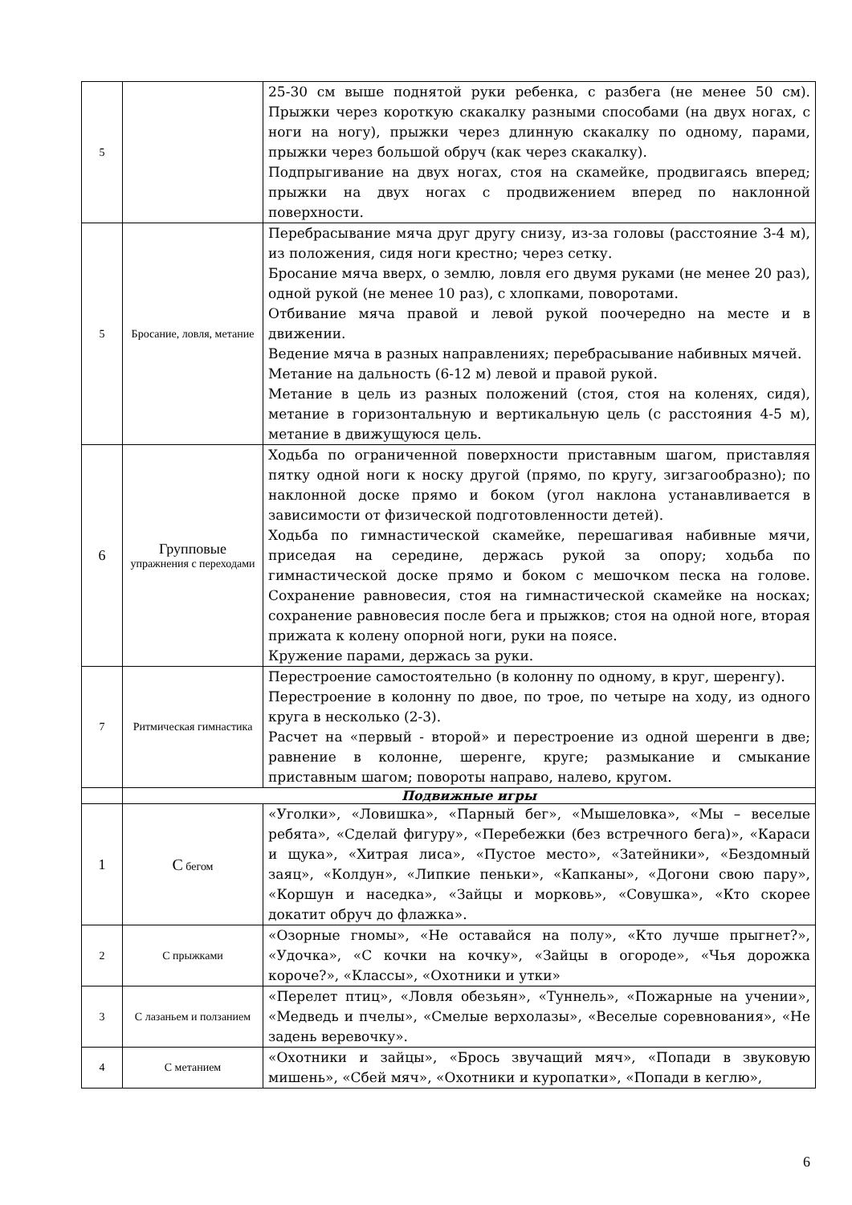| 5 | | 25-30 см выше поднятой руки ребенка, с разбега (не менее 50 см). Прыжки через короткую скакалку разными способами (на двух ногах, с ноги на ногу), прыжки через длинную скакалку по одному, парами, прыжки через большой обруч (как через скакалку). Подпрыгивание на двух ногах, стоя на скамейке, продвигаясь вперед; прыжки на двух ногах с продвижением вперед по наклонной поверхности. |
| 5 | Бросание, ловля, метание | Перебрасывание мяча друг другу снизу, из-за головы (расстояние 3-4 м), из положения, сидя ноги крестно; через сетку. Бросание мяча вверх, о землю, ловля его двумя руками (не менее 20 раз), одной рукой (не менее 10 раз), с хлопками, поворотами. Отбивание мяча правой и левой рукой поочередно на месте и в движении. Ведение мяча в разных направлениях; перебрасывание набивных мячей. Метание на дальность (6-12 м) левой и правой рукой. Метание в цель из разных положений (стоя, стоя на коленях, сидя), метание в горизонтальную и вертикальную цель (с расстояния 4-5 м), метание в движущуюся цель. |
| 6 | Групповые упражнения с переходами | Ходьба по ограниченной поверхности приставным шагом, приставляя пятку одной ноги к носку другой (прямо, по кругу, зигзагообразно); по наклонной доске прямо и боком (угол наклона устанавливается в зависимости от физической подготовленности детей). Ходьба по гимнастической скамейке, перешагивая набивные мячи, приседая на середине, держась рукой за опору; ходьба по гимнастической доске прямо и боком с мешочком песка на голове. Сохранение равновесия, стоя на гимнастической скамейке на носках; сохранение равновесия после бега и прыжков; стоя на одной ноге, вторая прижата к колену опорной ноги, руки на поясе. Кружение парами, держась за руки. |
| 7 | Ритмическая гимнастика | Перестроение самостоятельно (в колонну по одному, в круг, шеренгу). Перестроение в колонну по двое, по трое, по четыре на ходу, из одного круга в несколько (2-3). Расчет на «первый - второй» и перестроение из одной шеренги в две; равнение в колонне, шеренге, круге; размыкание и смыкание приставным шагом; повороты направо, налево, кругом. |
| | Подвижные игры | |
| 1 | С бегом | «Уголки», «Ловишка», «Парный бег», «Мышеловка», «Мы – веселые ребята», «Сделай фигуру», «Перебежки (без встречного бега)», «Караси и щука», «Хитрая лиса», «Пустое место», «Затейники», «Бездомный заяц», «Колдун», «Липкие пеньки», «Капканы», «Догони свою пару», «Коршун и наседка», «Зайцы и морковь», «Совушка», «Кто скорее докатит обруч до флажка». |
| 2 | С прыжками | «Озорные гномы», «Не оставайся на полу», «Кто лучше прыгнет?», «Удочка», «С кочки на кочку», «Зайцы в огороде», «Чья дорожка короче?», «Классы», «Охотники и утки» |
| 3 | С лазаньем и ползанием | «Перелет птиц», «Ловля обезьян», «Туннель», «Пожарные на учении», «Медведь и пчелы», «Смелые верхолазы», «Веселые соревнования», «Не задень веревочку». |
| 4 | С метанием | «Охотники и зайцы», «Брось звучащий мяч», «Попади в звуковую мишень», «Сбей мяч», «Охотники и куропатки», «Попади в кеглю», |
6